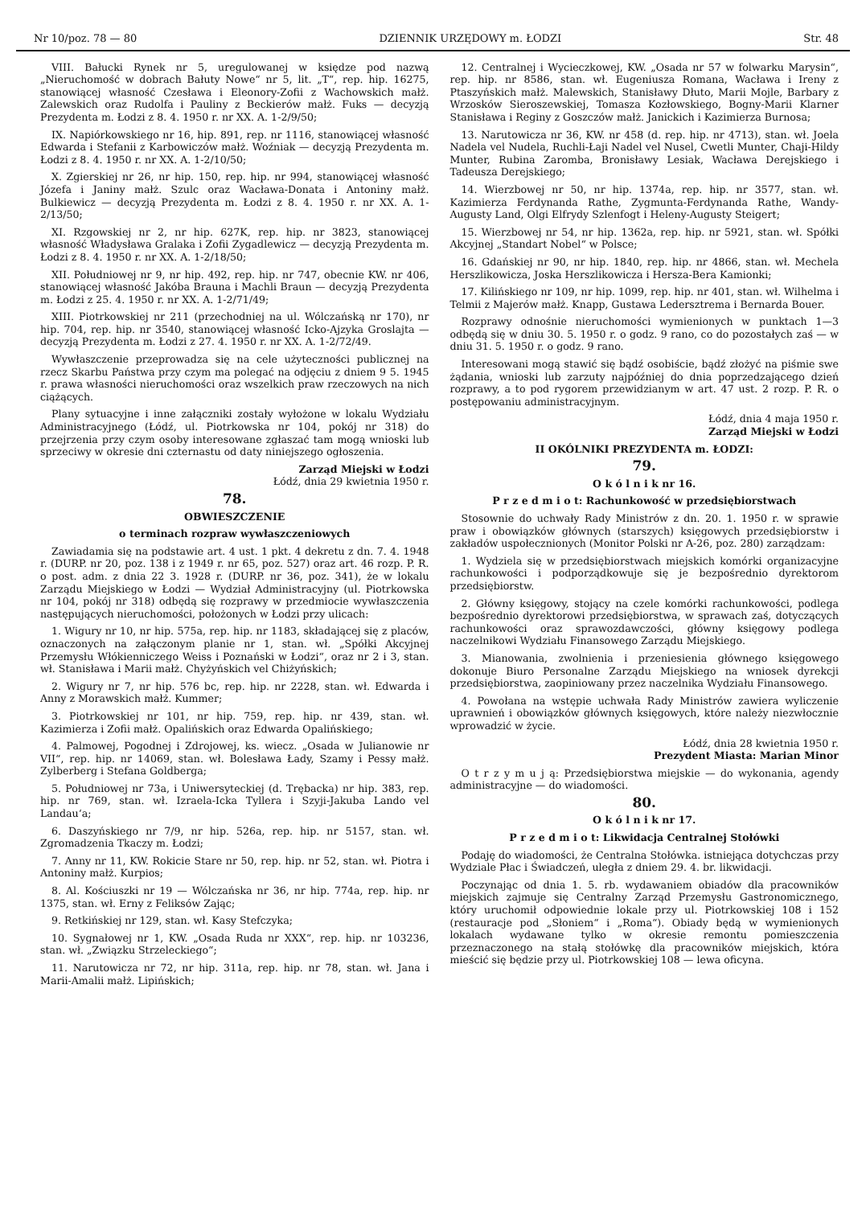Nr 10/poz. 78 — 80 DZIENNIK URZĘDOWY m. ŁODZI Str. 48
VIII. Bałucki Rynek nr 5, uregulowanej w księdze pod nazwą „Nieruchomość w dobrach Bałuty Nowe“ nr 5, lit. „T“, rep. hip. 16275, stanowiącej własność Czesława i Eleonory-Zofii z Wachowskich małż. Zalewskich oraz Rudolfa i Pauliny z Beckierów małż. Fuks — decyzją Prezydenta m. Łodzi z 8. 4. 1950 r. nr XX. A. 1-2/9/50;
IX. Napiórkowskiego nr 16, hip. 891, rep. nr 1116, stanowiącej własność Edwarda i Stefanii z Karbowiczów małż. Woźniak — decyzją Prezydenta m. Łodzi z 8. 4. 1950 r. nr XX. A. 1-2/10/50;
X. Zgierskiej nr 26, nr hip. 150, rep. hip. nr 994, stanowiącej własność Józefa i Janiny małż. Szulc oraz Wacława-Donata i Antoniny małż. Bulkiewicz — decyzją Prezydenta m. Łodzi z 8. 4. 1950 r. nr XX. A. 1-2/13/50;
XI. Rzgowskiej nr 2, nr hip. 627K, rep. hip. nr 3823, stanowiącej własność Władysława Gralaka i Zofii Zygadlewicz — decyzją Prezydenta m. Łodzi z 8. 4. 1950 r. nr XX. A. 1-2/18/50;
XII. Południowej nr 9, nr hip. 492, rep. hip. nr 747, obecnie KW. nr 406, stanowiącej własność Jakóba Brauna i Machli Braun — decyzją Prezydenta m. Łodzi z 25. 4. 1950 r. nr XX. A. 1-2/71/49;
XIII. Piotrkowskiej nr 211 (przechodniej na ul. Wólczańską nr 170), nr hip. 704, rep. hip. nr 3540, stanowiącej własność Icko-Ajzyka Groslajta — decyzją Prezydenta m. Łodzi z 27. 4. 1950 r. nr XX. A. 1-2/72/49.
Wywłaszczenie przeprowadza się na cele użyteczności publicznej na rzecz Skarbu Państwa przy czym ma polegać na odjęciu z dniem 9 5. 1945 r. prawa własności nieruchomości oraz wszelkich praw rzeczowych na nich ciążących.
Plany sytuacyjne i inne załączniki zostały wyłożone w lokalu Wydziału Administracyjnego (Łódź, ul. Piotrkowska nr 104, pokój nr 318) do przejrzenia przy czym osoby interesowane zgłaszać tam mogą wnioski lub sprzeciwy w okresie dni czternastu od daty niniejszego ogłoszenia.
Zarząd Miejski w Łodzi
Łódź, dnia 29 kwietnia 1950 r.
78.
OBWIESZCZENIE
o terminach rozpraw wywłaszczeniowych
Zawiadamia się na podstawie art. 4 ust. 1 pkt. 4 dekretu z dn. 7. 4. 1948 r. (DURP. nr 20, poz. 138 i z 1949 r. nr 65, poz. 527) oraz art. 46 rozp. P. R. o post. adm. z dnia 22 3. 1928 r. (DURP. nr 36, poz. 341), że w lokalu Zarządu Miejskiego w Łodzi — Wydział Administracyjny (ul. Piotrkowska nr 104, pokój nr 318) odbędą się rozprawy w przedmiocie wywłaszczenia następujących nieruchomości, położonych w Łodzi przy ulicach:
1. Wigury nr 10, nr hip. 575a, rep. hip. nr 1183, składającej się z placów, oznaczonych na załączonym planie nr 1, stan. wł. „Spółki Akcyjnej Przemysłu Włókienniczego Weiss i Poznański w Łodzi“, oraz nr 2 i 3, stan. wł. Stanisława i Marii małż. Chyżyńskich vel Chiżyńskich;
2. Wigury nr 7, nr hip. 576 bc, rep. hip. nr 2228, stan. wł. Edwarda i Anny z Morawskich małż. Kummer;
3. Piotrkowskiej nr 101, nr hip. 759, rep. hip. nr 439, stan. wł. Kazimierza i Zofii małż. Opalińskich oraz Edwarda Opalińskiego;
4. Palmowej, Pogodnej i Zdrojowej, ks. wiecz. „Osada w Julianowie nr VII“, rep. hip. nr 14069, stan. wł. Bolesława Łady, Szamy i Pessy małż. Zylberberg i Stefana Goldberga;
5. Południowej nr 73a, i Uniwersyteckiej (d. Trębacka) nr hip. 383, rep. hip. nr 769, stan. wł. Izraela-Icka Tyllera i Szyji-Jakuba Lando vel Landau‘a;
6. Daszyńskiego nr 7/9, nr hip. 526a, rep. hip. nr 5157, stan. wł. Zgromadzenia Tkaczy m. Łodzi;
7. Anny nr 11, KW. Rokicie Stare nr 50, rep. hip. nr 52, stan. wł. Piotra i Antoniny małż. Kurpios;
8. Al. Kościuszki nr 19 — Wólczańska nr 36, nr hip. 774a, rep. hip. nr 1375, stan. wł. Erny z Feliksów Zając;
9. Retkińskiej nr 129, stan. wł. Kasy Stefczyka;
10. Sygnałowej nr 1, KW. „Osada Ruda nr XXX“, rep. hip. nr 103236, stan. wł. „Związku Strzeleckiego“;
11. Narutowicza nr 72, nr hip. 311a, rep. hip. nr 78, stan. wł. Jana i Marii-Amalii małż. Lipińskich;
12. Centralnej i Wycieczkowej, KW. „Osada nr 57 w folwarku Marysin“, rep. hip. nr 8586, stan. wł. Eugeniusza Romana, Wacława i Ireny z Ptaszyńskich małż. Malewskich, Stanisławy Dłuto, Marii Mojle, Barbary z Wrzosków Sieroszewskiej, Tomasza Kozłowskiego, Bogny-Marii Klarner Stanisława i Reginy z Goszczów małż. Janickich i Kazimierza Burnosa;
13. Narutowicza nr 36, KW. nr 458 (d. rep. hip. nr 4713), stan. wł. Joela Nadela vel Nudela, Ruchli-Łaji Nadel vel Nusel, Cwetli Munter, Chaji-Hildy Munter, Rubina Zaromba, Bronisławy Lesiak, Wacława Derejskiego i Tadeusza Derejskiego;
14. Wierzbowej nr 50, nr hip. 1374a, rep. hip. nr 3577, stan. wł. Kazimierza Ferdynanda Rathe, Zygmunta-Ferdynanda Rathe, Wandy-Augusty Land, Olgi Elfrydy Szlenfogt i Heleny-Augusty Steigert;
15. Wierzbowej nr 54, nr hip. 1362a, rep. hip. nr 5921, stan. wł. Spółki Akcyjnej „Standart Nobel“ w Polsce;
16. Gdańskiej nr 90, nr hip. 1840, rep. hip. nr 4866, stan. wł. Mechela Herszlikowicza, Joska Herszlikowicza i Hersza-Bera Kamionki;
17. Kilińskiego nr 109, nr hip. 1099, rep. hip. nr 401, stan. wł. Wilhelma i Telmii z Majerów małż. Knapp, Gustawa Ledersztrema i Bernarda Bouer.
Rozprawy odnośnie nieruchomości wymienionych w punktach 1—3 odbędą się w dniu 30. 5. 1950 r. o godz. 9 rano, co do pozostałych zaś — w dniu 31. 5. 1950 r. o godz. 9 rano.
Interesowani mogą stawić się bądź osobiście, bądź złożyć na piśmie swe żądania, wnioski lub zarzuty najpóźniej do dnia poprzedzającego dzień rozprawy, a to pod rygorem przewidzianym w art. 47 ust. 2 rozp. P. R. o postępowaniu administracyjnym.
Łódź, dnia 4 maja 1950 r.
Zarząd Miejski w Łodzi
II OKÓLNIKI PREZYDENTA m. ŁODZI:
79.
O k ó l n i k nr 16.
P r z e d m i o t: Rachunkowość w przedsiębiorstwach
Stosownie do uchwały Rady Ministrów z dn. 20. 1. 1950 r. w sprawie praw i obowiązków głównych (starszych) księgowych przedsiębiorstw i zakładów uspołecznionych (Monitor Polski nr A-26, poz. 280) zarządzam:
1. Wydziela się w przedsiębiorstwach miejskich komórki organizacyjne rachunkowości i podporządkowuje się je bezpośrednio dyrektorom przedsiębiorstw.
2. Główny księgowy, stojący na czele komórki rachunkowości, podlega bezpośrednio dyrektorowi przedsiębiorstwa, w sprawach zaś, dotyczących rachunkowości oraz sprawozdawczości, główny księgowy podlega naczelnikowi Wydziału Finansowego Zarządu Miejskiego.
3. Mianowania, zwolnienia i przeniesienia głównego księgowego dokonuje Biuro Personalne Zarządu Miejskiego na wniosek dyrekcji przedsiębiorstwa, zaopiniowany przez naczelnika Wydziału Finansowego.
4. Powołana na wstępie uchwała Rady Ministrów zawiera wyliczenie uprawnień i obowiązków głównych księgowych, które należy niezwłocznie wprowadzić w życie.
Łódź, dnia 28 kwietnia 1950 r.
Prezydent Miasta: Marian Minor
O t r z y m u j ą: Przedsiębiorstwa miejskie — do wykonania, agendy administracyjne — do wiadomości.
80.
O k ó l n i k nr 17.
P r z e d m i o t: Likwidacja Centralnej Stołówki
Podaję do wiadomości, że Centralna Stołówka. istniejąca dotychczas przy Wydziale Płac i Świadczeń, uległa z dniem 29. 4. br. likwidacji.
Poczynając od dnia 1. 5. rb. wydawaniem obiadów dla pracowników miejskich zajmuje się Centralny Zarząd Przemysłu Gastronomicznego, który uruchomił odpowiednie lokale przy ul. Piotrkowskiej 108 i 152 (restauracje pod „Słoniem“ i „Roma“). Obiady będą w wymienionych lokalach wydawane tylko w okresie remontu pomieszczenia przeznaczonego na stałą stołówkę dla pracowników miejskich, która mieścić się będzie przy ul. Piotrkowskiej 108 — lewa oficyna.